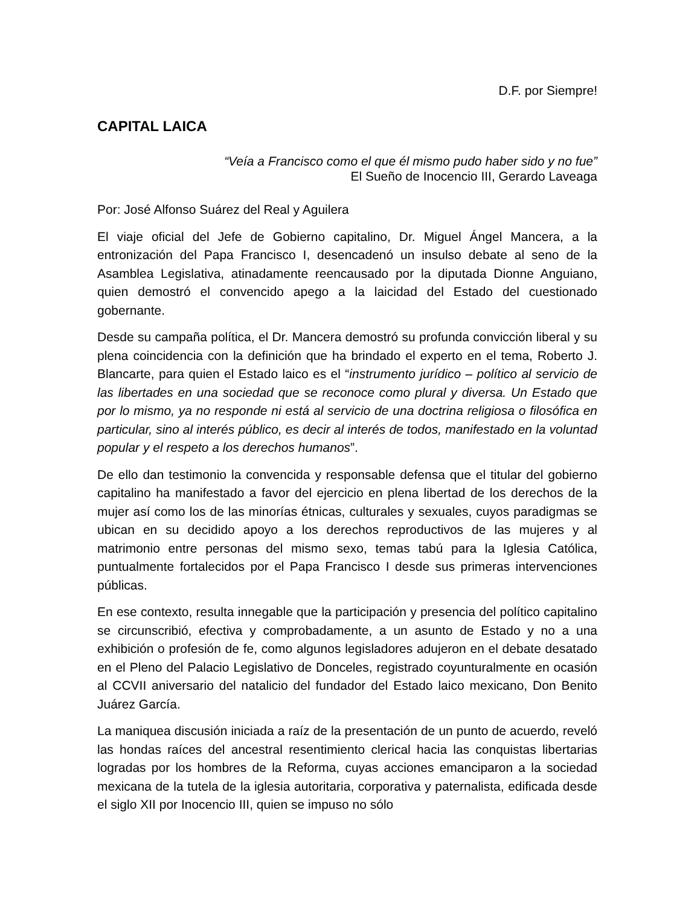D.F. por Siempre!
CAPITAL LAICA
“Veía a Francisco como el que él mismo pudo haber sido y no fue”
El Sueño de Inocencio III, Gerardo Laveaga
Por: José Alfonso Suárez del Real y Aguilera
El viaje oficial del Jefe de Gobierno capitalino, Dr. Miguel Ángel Mancera, a la entronización del Papa Francisco I, desencadenó un insulso debate al seno de la Asamblea Legislativa, atinadamente reencausado por la diputada Dionne Anguiano, quien demostró el convencido apego a la laicidad del Estado del cuestionado gobernante.
Desde su campaña política, el Dr. Mancera demostró su profunda convicción liberal y su plena coincidencia con la definición que ha brindado el experto en el tema, Roberto J. Blancarte, para quien el Estado laico es el “instrumento jurídico – político al servicio de las libertades en una sociedad que se reconoce como plural y diversa. Un Estado que por lo mismo, ya no responde ni está al servicio de una doctrina religiosa o filosófica en particular, sino al interés público, es decir al interés de todos, manifestado en la voluntad popular y el respeto a los derechos humanos”.
De ello dan testimonio la convencida y responsable defensa que el titular del gobierno capitalino ha manifestado a favor del ejercicio en plena libertad de los derechos de la mujer así como los de las minorías étnicas, culturales y sexuales, cuyos paradigmas se ubican en su decidido apoyo a los derechos reproductivos de las mujeres y al matrimonio entre personas del mismo sexo, temas tabú para la Iglesia Católica, puntualmente fortalecidos por el Papa Francisco I desde sus primeras intervenciones públicas.
En ese contexto, resulta innegable que la participación y presencia del político capitalino se circunscribió, efectiva y comprobadamente, a un asunto de Estado y no a una exhibición o profesión de fe, como algunos legisladores adujeron en el debate desatado en el Pleno del Palacio Legislativo de Donceles, registrado coyunturalmente en ocasión al CCVII aniversario del natalicio del fundador del Estado laico mexicano, Don Benito Juárez García.
La maniquea discusión iniciada a raíz de la presentación de un punto de acuerdo, reveló las hondas raíces del ancestral resentimiento clerical hacia las conquistas libertarias logradas por los hombres de la Reforma, cuyas acciones emanciparon a la sociedad mexicana de la tutela de la iglesia autoritaria, corporativa y paternalista, edificada desde el siglo XII por Inocencio III, quien se impuso no sólo